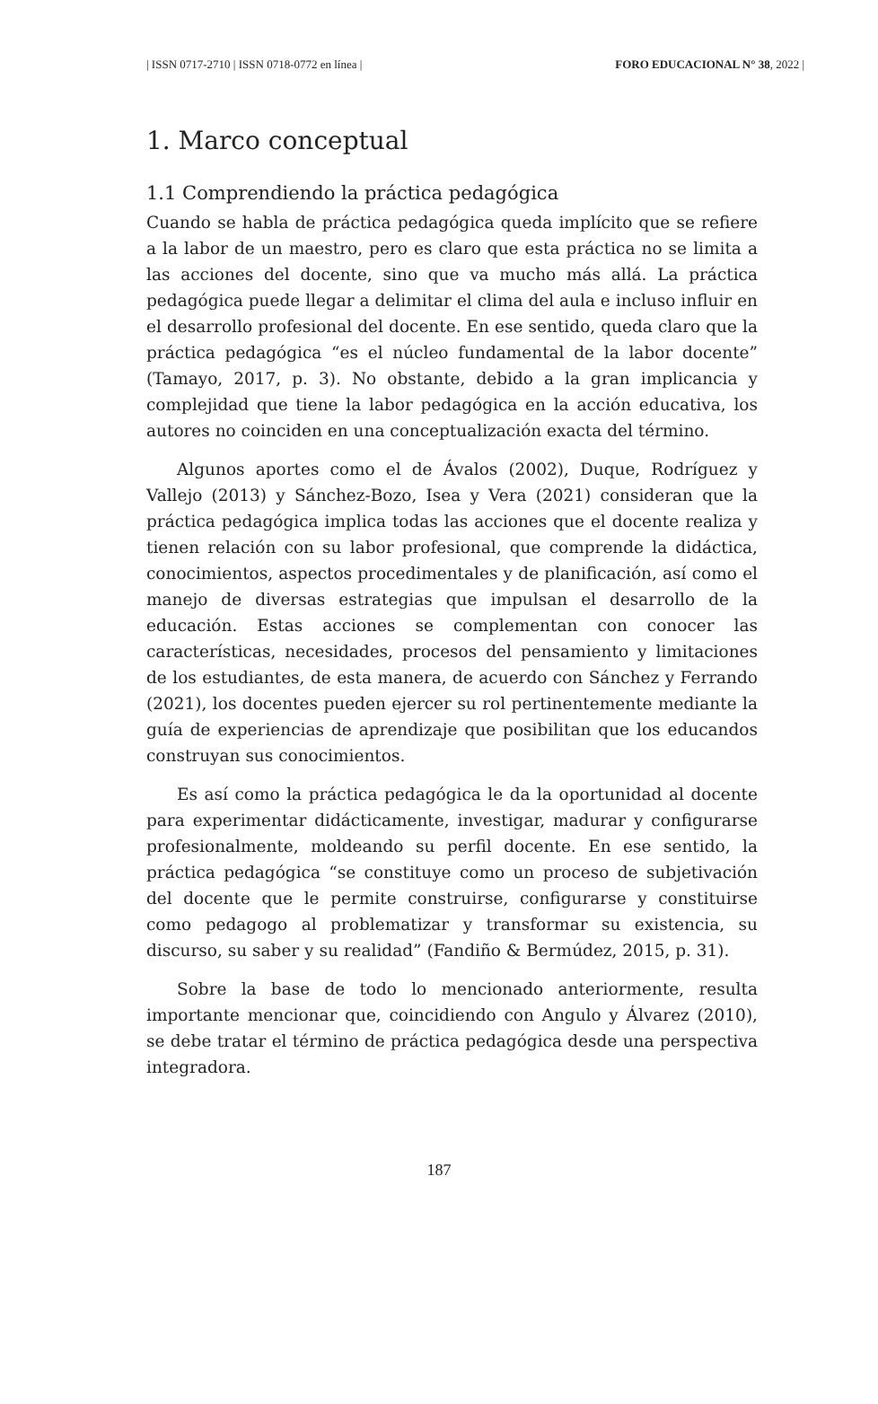| ISSN 0717-2710 | ISSN 0718-0772 en línea | FORO EDUCACIONAL N° 38, 2022 |
1. Marco conceptual
1.1 Comprendiendo la práctica pedagógica
Cuando se habla de práctica pedagógica queda implícito que se refiere a la labor de un maestro, pero es claro que esta práctica no se limita a las acciones del docente, sino que va mucho más allá. La práctica pedagógica puede llegar a delimitar el clima del aula e incluso influir en el desarrollo profesional del docente. En ese sentido, queda claro que la práctica pedagógica “es el núcleo fundamental de la labor docente” (Tamayo, 2017, p. 3). No obstante, debido a la gran implicancia y complejidad que tiene la labor pedagógica en la acción educativa, los autores no coinciden en una conceptualización exacta del término.
Algunos aportes como el de Ávalos (2002), Duque, Rodríguez y Vallejo (2013) y Sánchez-Bozo, Isea y Vera (2021) consideran que la práctica pedagógica implica todas las acciones que el docente realiza y tienen relación con su labor profesional, que comprende la didáctica, conocimientos, aspectos procedimentales y de planificación, así como el manejo de diversas estrategias que impulsan el desarrollo de la educación. Estas acciones se complementan con conocer las características, necesidades, procesos del pensamiento y limitaciones de los estudiantes, de esta manera, de acuerdo con Sánchez y Ferrando (2021), los docentes pueden ejercer su rol pertinentemente mediante la guía de experiencias de aprendizaje que posibilitan que los educandos construyan sus conocimientos.
Es así como la práctica pedagógica le da la oportunidad al docente para experimentar didácticamente, investigar, madurar y configurarse profesionalmente, moldeando su perfil docente. En ese sentido, la práctica pedagógica “se constituye como un proceso de subjetivación del docente que le permite construirse, configurarse y constituirse como pedagogo al problematizar y transformar su existencia, su discurso, su saber y su realidad” (Fandiño & Bermúdez, 2015, p. 31).
Sobre la base de todo lo mencionado anteriormente, resulta importante mencionar que, coincidiendo con Angulo y Álvarez (2010), se debe tratar el término de práctica pedagógica desde una perspectiva integradora.
187